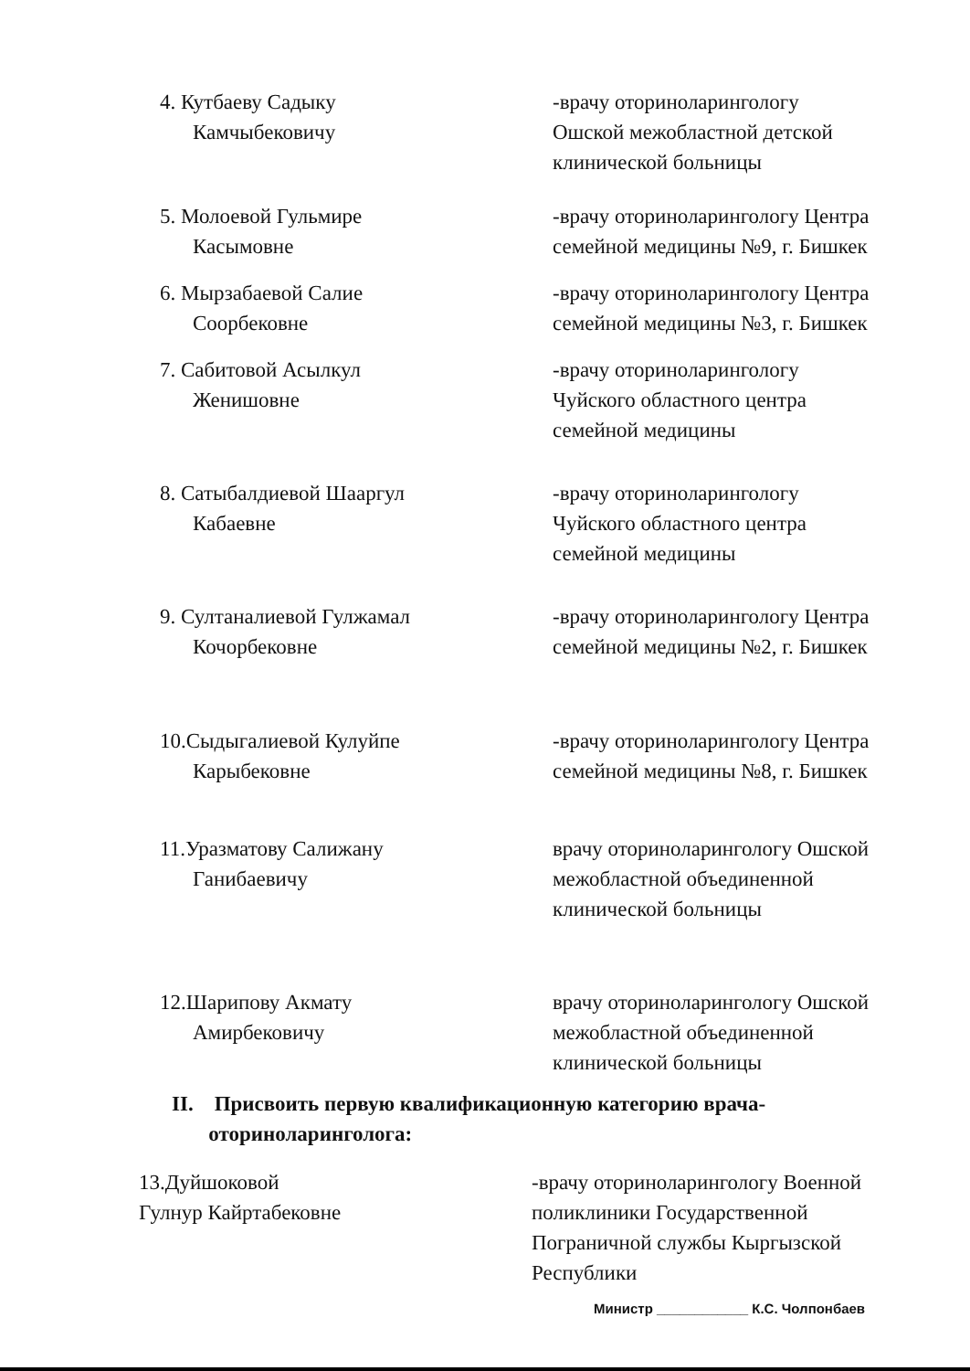4. Кутбаеву Садыку
Камчыбековичу
-врачу оториноларингологу
Ошской межобластной детской
клинической больницы
5. Молоевой Гульмире
Касымовне
-врачу оториноларингологу Центра семейной медицины №9, г. Бишкек
6. Мырзабаевой Салие
Соорбековне
-врачу оториноларингологу Центра семейной медицины №3, г. Бишкек
7. Сабитовой Асылкул
Женишовне
-врачу оториноларингологу
Чуйского областного центра
семейной медицины
8. Сатыбалдиевой Шааргул
Кабаевне
-врачу оториноларингологу
Чуйского областного центра
семейной медицины
9. Султаналиевой Гулжамал
Кочорбековне
-врачу оториноларингологу Центра семейной медицины №2, г. Бишкек
10.Сыдыгалиевой Кулуйпе
Карыбековне
-врачу оториноларингологу Центра семейной медицины №8, г. Бишкек
11.Уразматову Салижану
Ганибаевичу
врачу оториноларингологу Ошской межобластной объединенной клинической больницы
12.Шарипову Акмату
Амирбековичу
врачу оториноларингологу Ошской межобластной объединенной клинической больницы
II. Присвоить первую квалификационную категорию врача-
оториноларинголога:
13.Дуйшоковой
Гулнур Кайртабековне
-врачу оториноларингологу Военной поликлиники Государственной Пограничной службы Кыргызской Республики
Министр ____________ К.С. Чолпонбаев